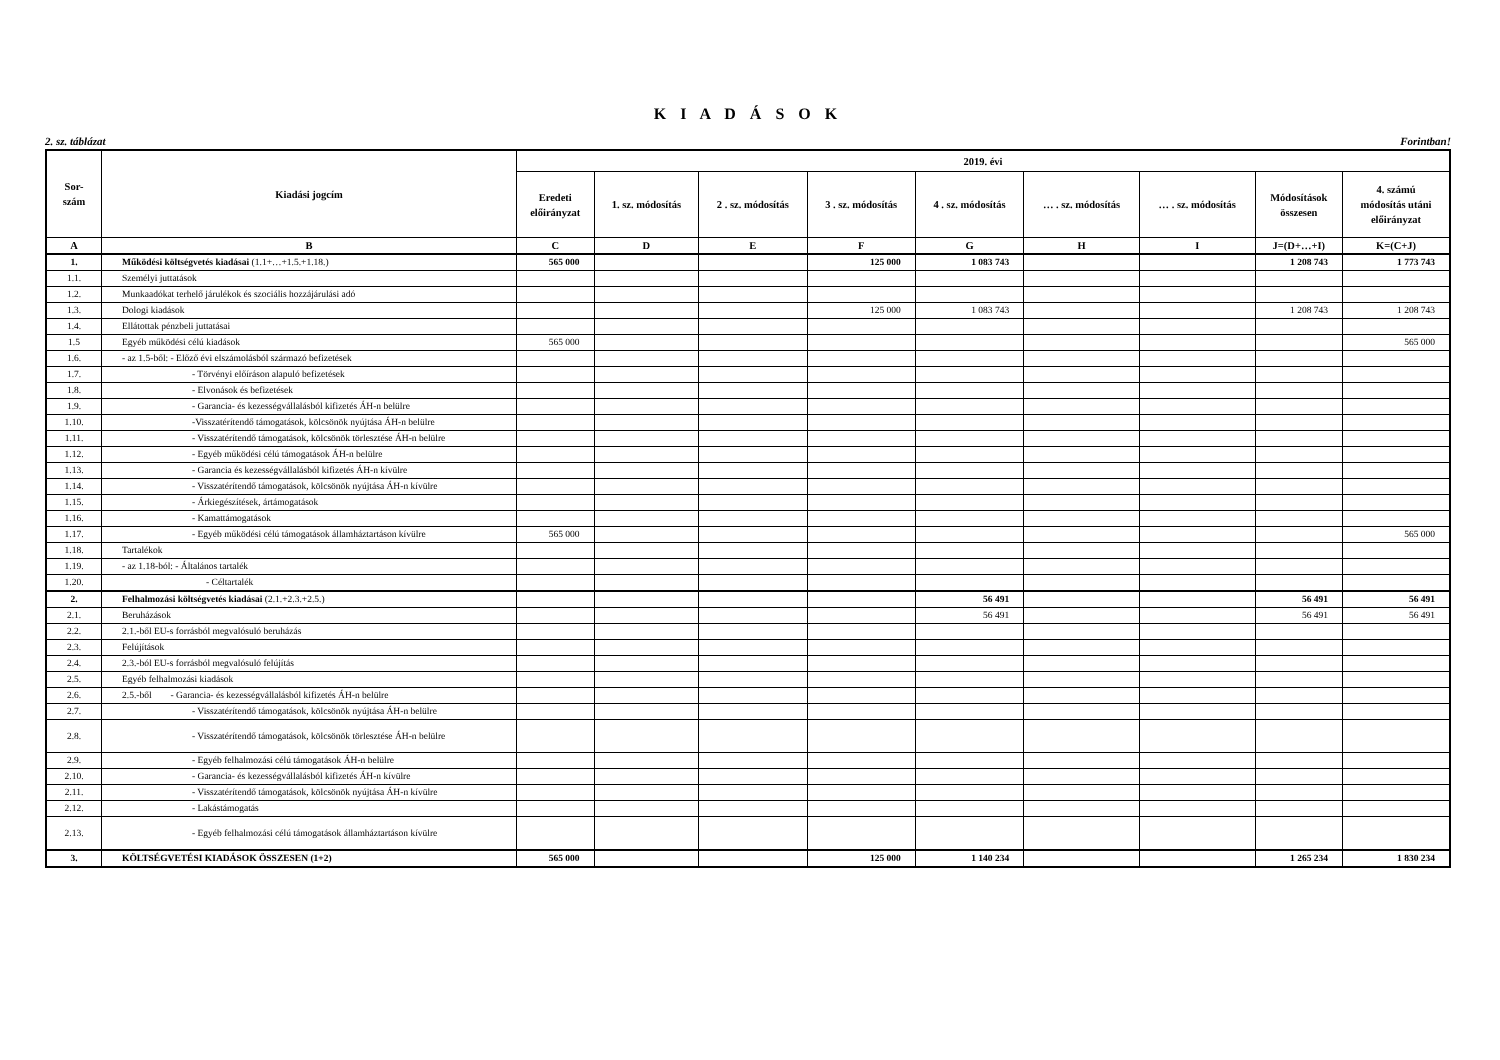K I A D Á S O K
2. sz. táblázat Forintban!
| Sor- szám | Kiadási jogcím | 2019. évi | | | | | | | | |
| --- | --- | --- | --- | --- | --- | --- | --- | --- | --- | --- |
| | | Eredeti előirányzat | 1. sz. módosítás | 2 . sz. módosítás | 3 . sz. módosítás | 4 . sz. módosítás | … . sz. módosítás | … . sz. módosítás | Módosítások összesen | 4. számú módosítás utáni előirányzat |
| A | B | C | D | E | F | G | H | I | J=(D+…+I) | K=(C+J) |
| 1. | Működési költségvetés kiadásai (1.1+…+1.5.+1.18.) | 565 000 | | | 125 000 | 1 083 743 | | | 1 208 743 | 1 773 743 |
| 1.1. | Személyi juttatások | | | | | | | | | |
| 1.2. | Munkaadókat terhelő járulékok és szociális hozzájárulási adó | | | | | | | | | |
| 1.3. | Dologi kiadások | | | | 125 000 | 1 083 743 | | | 1 208 743 | 1 208 743 |
| 1.4. | Ellátottak pénzbeli juttatásai | | | | | | | | | |
| 1.5 | Egyéb működési célú kiadások | 565 000 | | | | | | | | 565 000 |
| 1.6. | - az 1.5-ből: - Előző évi elszámolásból származó befizetések | | | | | | | | | |
| 1.7. | - Törvényi előíráson alapuló befizetések | | | | | | | | | |
| 1.8. | - Elvonások és befizetések | | | | | | | | | |
| 1.9. | - Garancia- és kezességvállalásból kifizetés ÁH-n belülre | | | | | | | | | |
| 1.10. | -Visszatérítendő támogatások, kölcsönök nyújtása ÁH-n belülre | | | | | | | | | |
| 1.11. | - Visszatérítendő támogatások, kölcsönök törlesztése ÁH-n belülre | | | | | | | | | |
| 1.12. | - Egyéb működési célú támogatások ÁH-n belülre | | | | | | | | | |
| 1.13. | - Garancia és kezességvállalásból kifizetés ÁH-n kívülre | | | | | | | | | |
| 1.14. | - Visszatérítendő támogatások, kölcsönök nyújtása ÁH-n kívülre | | | | | | | | | |
| 1.15. | - Árkiegészítések, ártámogatások | | | | | | | | | |
| 1.16. | - Kamattámogatások | | | | | | | | | |
| 1.17. | - Egyéb működési célú támogatások államháztartáson kívülre | 565 000 | | | | | | | | 565 000 |
| 1.18. | Tartalékok | | | | | | | | | |
| 1.19. | - az 1.18-ból: - Általános tartalék | | | | | | | | | |
| 1.20. | - Céltartalék | | | | | | | | | |
| 2. | Felhalmozási költségvetés kiadásai (2.1.+2.3.+2.5.) | | | | | 56 491 | | | 56 491 | 56 491 |
| 2.1. | Beruházások | | | | | 56 491 | | | 56 491 | 56 491 |
| 2.2. | 2.1.-ből EU-s forrásból megvalósuló beruházás | | | | | | | | | |
| 2.3. | Felújítások | | | | | | | | | |
| 2.4. | 2.3.-ból EU-s forrásból megvalósuló felújítás | | | | | | | | | |
| 2.5. | Egyéb felhalmozási kiadások | | | | | | | | | |
| 2.6. | 2.5.-ből - Garancia- és kezességvállalásból kifizetés ÁH-n belülre | | | | | | | | | |
| 2.7. | - Visszatérítendő támogatások, kölcsönök nyújtása ÁH-n belülre | | | | | | | | | |
| 2.8. | - Visszatérítendő támogatások, kölcsönök törlesztése ÁH-n belülre | | | | | | | | | |
| 2.9. | - Egyéb felhalmozási célú támogatások ÁH-n belülre | | | | | | | | | |
| 2.10. | - Garancia- és kezességvállalásból kifizetés ÁH-n kívülre | | | | | | | | | |
| 2.11. | - Visszatérítendő támogatások, kölcsönök nyújtása ÁH-n kívülre | | | | | | | | | |
| 2.12. | - Lakástámogatás | | | | | | | | | |
| 2.13. | - Egyéb felhalmozási célú támogatások államháztartáson kívülre | | | | | | | | | |
| 3. | KÖLTSÉGVETÉSI KIADÁSOK ÖSSZESEN (1+2) | 565 000 | | | 125 000 | 1 140 234 | | | 1 265 234 | 1 830 234 |